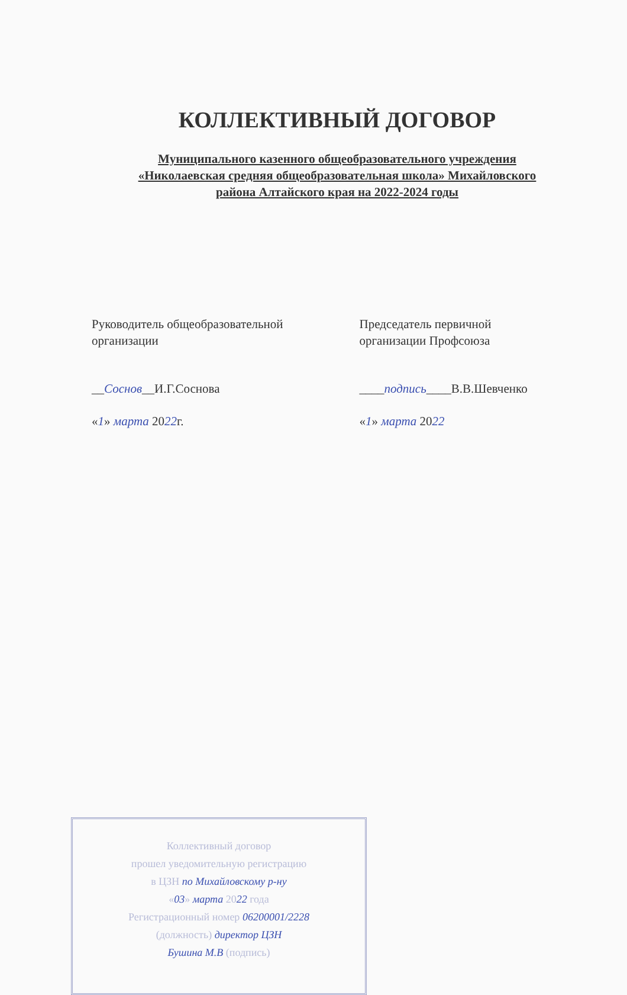КОЛЛЕКТИВНЫЙ ДОГОВОР
Муниципального казенного общеобразовательного учреждения
«Николаевская средняя общеобразовательная школа» Михайловского
района Алтайского края на 2022-2024 годы
Руководитель общеобразовательной
организации
Председатель первичной
организации Профсоюза
__Соснов__И.Г.Соснова ____подпись____В.В.Шевченко
«1» марта 2022г. «1» марта 2022
Коллективный договор
прошел уведомительную регистрацию
в ЦЗН по Михайловскому р-ну
«03» марта 2022 года
Регистрационный номер 06200001/2228
(должность) директор ЦЗН
Бушина М.В (подпись)